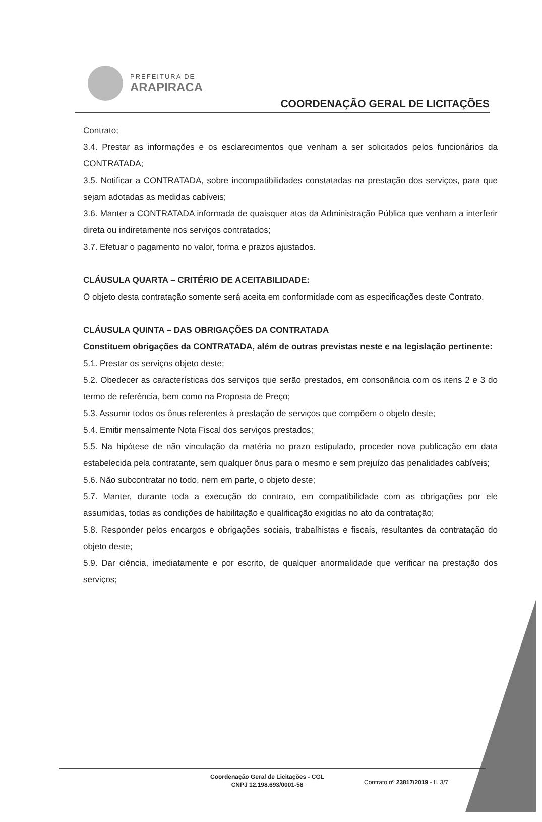PREFEITURA DE
ARAPIRACA
COORDENAÇÃO GERAL DE LICITAÇÕES
Contrato;
3.4. Prestar as informações e os esclarecimentos que venham a ser solicitados pelos funcionários da CONTRATADA;
3.5. Notificar a CONTRATADA, sobre incompatibilidades constatadas na prestação dos serviços, para que sejam adotadas as medidas cabíveis;
3.6. Manter a CONTRATADA informada de quaisquer atos da Administração Pública que venham a interferir direta ou indiretamente nos serviços contratados;
3.7. Efetuar o pagamento no valor, forma e prazos ajustados.
CLÁUSULA QUARTA – CRITÉRIO DE ACEITABILIDADE:
O objeto desta contratação somente será aceita em conformidade com as especificações deste Contrato.
CLÁUSULA QUINTA – DAS OBRIGAÇÕES DA CONTRATADA
Constituem obrigações da CONTRATADA, além de outras previstas neste e na legislação pertinente:
5.1. Prestar os serviços objeto deste;
5.2. Obedecer as características dos serviços que serão prestados, em consonância com os itens 2 e 3 do termo de referência, bem como na Proposta de Preço;
5.3. Assumir todos os ônus referentes à prestação de serviços que compõem o objeto deste;
5.4. Emitir mensalmente Nota Fiscal dos serviços prestados;
5.5. Na hipótese de não vinculação da matéria no prazo estipulado, proceder nova publicação em data estabelecida pela contratante, sem qualquer ônus para o mesmo e sem prejuízo das penalidades cabíveis;
5.6. Não subcontratar no todo, nem em parte, o objeto deste;
5.7. Manter, durante toda a execução do contrato, em compatibilidade com as obrigações por ele assumidas, todas as condições de habilitação e qualificação exigidas no ato da contratação;
5.8. Responder pelos encargos e obrigações sociais, trabalhistas e fiscais, resultantes da contratação do objeto deste;
5.9. Dar ciência, imediatamente e por escrito, de qualquer anormalidade que verificar na prestação dos serviços;
Coordenação Geral de Licitações - CGL
CNPJ 12.198.693/0001-58
Contrato nº 23817/2019 - fl. 3/7